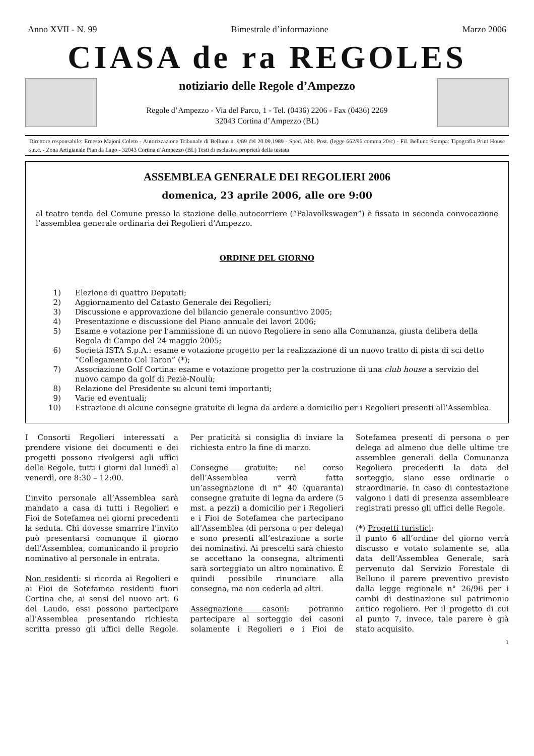Anno XVII - N. 99 Bimestrale d’informazione Marzo 2006
CIASA de ra REGOLES
notiziario delle Regole d’Ampezzo
Regole d’Ampezzo - Via del Parco, 1 - Tel. (0436) 2206 - Fax (0436) 2269
32043 Cortina d’Ampezzo (BL)
Direttore responsabile: Ernesto Majoni Coleto - Autorizzazione Tribunale di Belluno n. 9/89 del 20.09.1989 - Sped. Abb. Post. (legge 662/96 comma 20/c) - Fil. Belluno Stampa: Tipografia Print House s.n.c. - Zona Artigianale Pian da Lago - 32043 Cortina d’Ampezzo (BL) Testi di esclusiva proprietà della testata
ASSEMBLEA GENERALE DEI REGOLIERI 2006
domenica, 23 aprile 2006, alle ore 9:00
al teatro tenda del Comune presso la stazione delle autocorriere (“Palavolkswagen”) è fissata in seconda convocazione l’assemblea generale ordinaria dei Regolieri d’Ampezzo.
ORDINE DEL GIORNO
1) Elezione di quattro Deputati;
2) Aggiornamento del Catasto Generale dei Regolieri;
3) Discussione e approvazione del bilancio generale consuntivo 2005;
4) Presentazione e discussione del Piano annuale dei lavori 2006;
5) Esame e votazione per l’ammissione di un nuovo Regoliere in seno alla Comunanza, giusta delibera della Regola di Campo del 24 maggio 2005;
6) Società ISTA S.p.A.: esame e votazione progetto per la realizzazione di un nuovo tratto di pista di sci detto “Collegamento Col Taron” (*);
7) Associazione Golf Cortina: esame e votazione progetto per la costruzione di una club house a servizio del nuovo campo da golf di Peziè-Noulù;
8) Relazione del Presidente su alcuni temi importanti;
9) Varie ed eventuali;
10) Estrazione di alcune consegne gratuite di legna da ardere a domicilio per i Regolieri presenti all’Assemblea.
I Consorti Regolieri interessati a prendere visione dei documenti e dei progetti possono rivolgersi agli uffici delle Regole, tutti i giorni dal lunedì al venerdì, ore 8:30 – 12:00.
L’invito personale all’Assemblea sarà mandato a casa di tutti i Regolieri e Fioi de Sotefamea nei giorni precedenti la seduta. Chi dovesse smarrire l’invito può presentarsi comunque il giorno dell’Assemblea, comunicando il proprio nominativo al personale in entrata.
Non residenti: si ricorda ai Regolieri e ai Fioi de Sotefamea residenti fuori Cortina che, ai sensi del nuovo art. 6 del Laudo, essi possono partecipare all’Assemblea presentando richiesta scritta presso gli uffici delle Regole. Per praticità si consiglia di inviare la richiesta entro la fine di marzo.
Consegne gratuite: nel corso dell’Assemblea verrà fatta un’assegnazione di n° 40 (quaranta) consegne gratuite di legna da ardere (5 mst. a pezzi) a domicilio per i Regolieri e i Fioi de Sotefamea che partecipano all’Assemblea (di persona o per delega) e sono presenti all’estrazione a sorte dei nominativi. Ai prescelti sarà chiesto se accettano la consegna, altrimenti sarà sorteggiato un altro nominativo. È quindi possibile rinunciare alla consegna, ma non cederla ad altri.
Assegnazione casoni: potranno partecipare al sorteggio dei casoni solamente i Regolieri e i Fioi de Sotefamea presenti di persona o per delega ad almeno due delle ultime tre assemblee generali della Comunanza Regoliera precedenti la data del sorteggio, siano esse ordinarie o straordinarie. In caso di contestazione valgono i dati di presenza assembleare registrati presso gli uffici delle Regole.
(*) Progetti turistici:
il punto 6 all’ordine del giorno verrà discusso e votato solamente se, alla data dell’Assemblea Generale, sarà pervenuto dal Servizio Forestale di Belluno il parere preventivo previsto dalla legge regionale n° 26/96 per i cambi di destinazione sul patrimonio antico regoliero. Per il progetto di cui al punto 7, invece, tale parere è già stato acquisito.
1